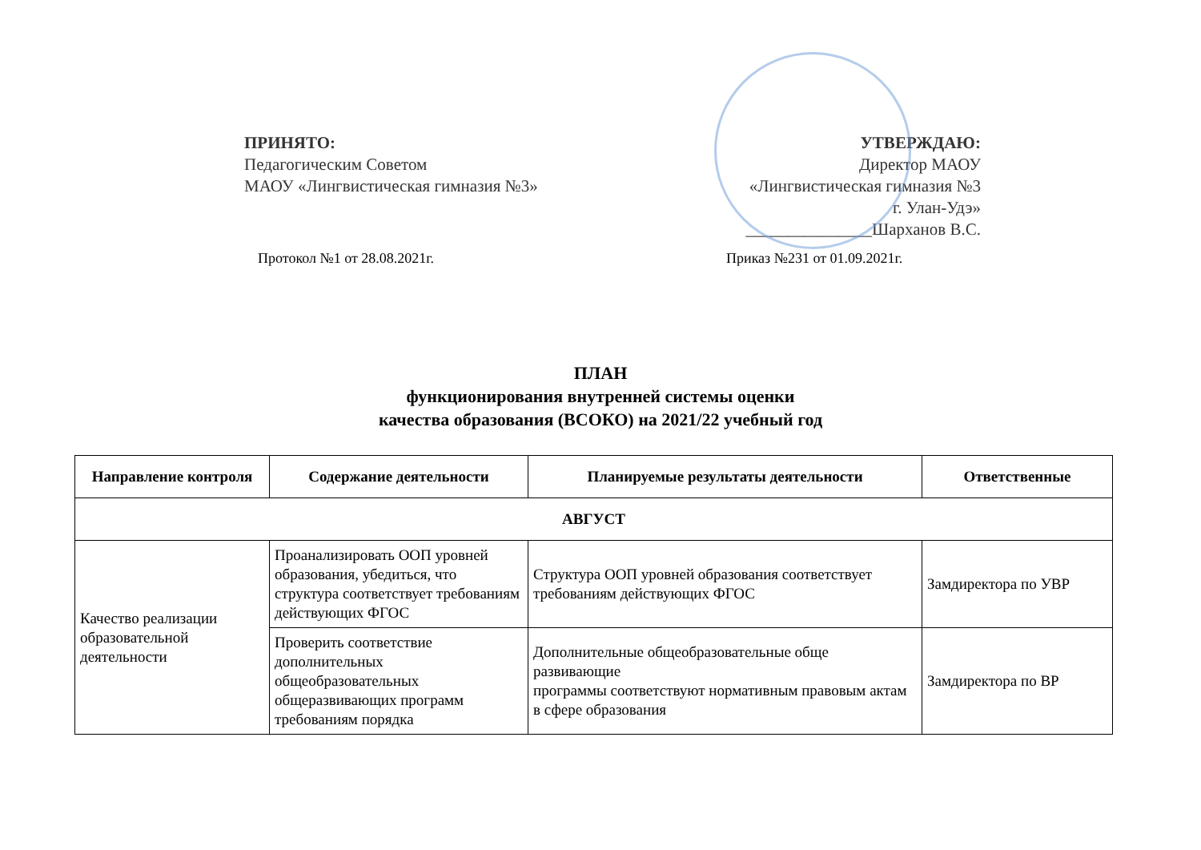ПРИНЯТО:
Педагогическим Советом
МАОУ «Лингвистическая гимназия №3»
УТВЕРЖДАЮ:
Директор МАОУ
«Лингвистическая гимназия №3
г. Улан-Удэ»
_______________Шарханов В.С.
Протокол №1 от 28.08.2021г. Приказ №231 от 01.09.2021г.
ПЛАН
функционирования внутренней системы оценки
качества образования (ВСОКО) на 2021/22 учебный год
| Направление контроля | Содержание деятельности | Планируемые результаты деятельности | Ответственные |
| --- | --- | --- | --- |
| АВГУСТ | | | |
| Качество реализации образовательной деятельности | Проанализировать ООП уровней образования, убедиться, что структура соответствует требованиям действующих ФГОС | Структура ООП уровней образования соответствует требованиям действующих ФГОС | Замдиректора по УВР |
| | Проверить соответствие дополнительных общеобразовательных общеразвивающих программ требованиям порядка | Дополнительные общеобразовательные обще развивающие программы соответствуют нормативным правовым актам в сфере образования | Замдиректора по ВР |